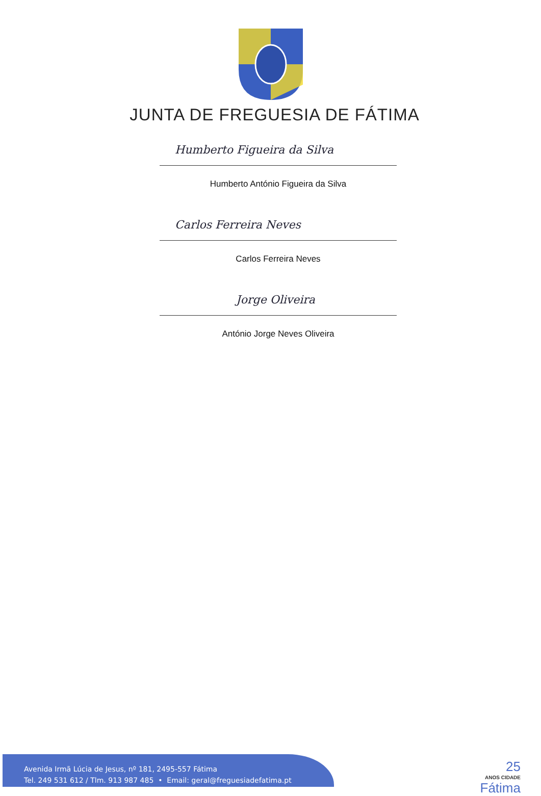JUNTA DE FREGUESIA DE FÁTIMA
Humberto Figueira da Silva
Humberto António Figueira da Silva
Carlos Ferreira Neves
Carlos Ferreira Neves
Jorge Oliveira
António Jorge Neves Oliveira
Avenida Irmã Lúcia de Jesus, nº 181, 2495-557 Fátima
Tel. 249 531 612 / Tlm. 913 987 485 • Email: geral@freguesiadefatima.pt
25
ANOS CIDADE
Fátima